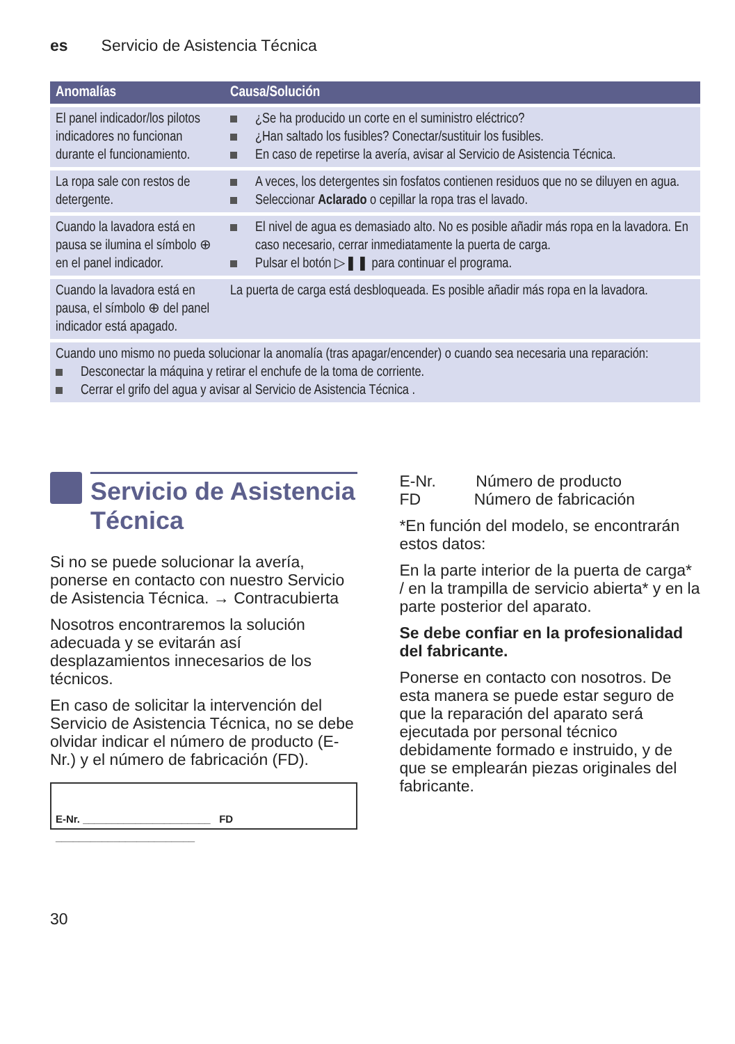es Servicio de Asistencia Técnica
| Anomalías | Causa/Solución |
| --- | --- |
| El panel indicador/los pilotos indicadores no funcionan durante el funcionamiento. | ¿Se ha producido un corte en el suministro eléctrico? ¿Han saltado los fusibles? Conectar/sustituir los fusibles. En caso de repetirse la avería, avisar al Servicio de Asistencia Técnica. |
| La ropa sale con restos de detergente. | A veces, los detergentes sin fosfatos contienen residuos que no se diluyen en agua. Seleccionar Aclarado o cepillar la ropa tras el lavado. |
| Cuando la lavadora está en pausa se ilumina el símbolo ⊕ en el panel indicador. | El nivel de agua es demasiado alto. No es posible añadir más ropa en la lavadora. En caso necesario, cerrar inmediatamente la puerta de carga. Pulsar el botón ▷❚❚ para continuar el programa. |
| Cuando la lavadora está en pausa, el símbolo ⊕ del panel indicador está apagado. | La puerta de carga está desbloqueada. Es posible añadir más ropa en la lavadora. |
| Cuando uno mismo no pueda solucionar la anomalía (tras apagar/encender) o cuando sea necesaria una reparación: Desconectar la máquina y retirar el enchufe de la toma de corriente. Cerrar el grifo del agua y avisar al Servicio de Asistencia Técnica . | |
Servicio de Asistencia Técnica
Si no se puede solucionar la avería, ponerse en contacto con nuestro Servicio de Asistencia Técnica. → Contracubierta
Nosotros encontraremos la solución adecuada y se evitarán así desplazamientos innecesarios de los técnicos.
En caso de solicitar la intervención del Servicio de Asistencia Técnica, no se debe olvidar indicar el número de producto (E-Nr.) y el número de fabricación (FD).
E-Nr. ______________________ FD ________________________
E-Nr. Número de producto
FD Número de fabricación
*En función del modelo, se encontrarán estos datos:
En la parte interior de la puerta de carga* / en la trampilla de servicio abierta* y en la parte posterior del aparato.
Se debe confiar en la profesionalidad del fabricante.
Ponerse en contacto con nosotros. De esta manera se puede estar seguro de que la reparación del aparato será ejecutada por personal técnico debidamente formado e instruido, y de que se emplearán piezas originales del fabricante.
30